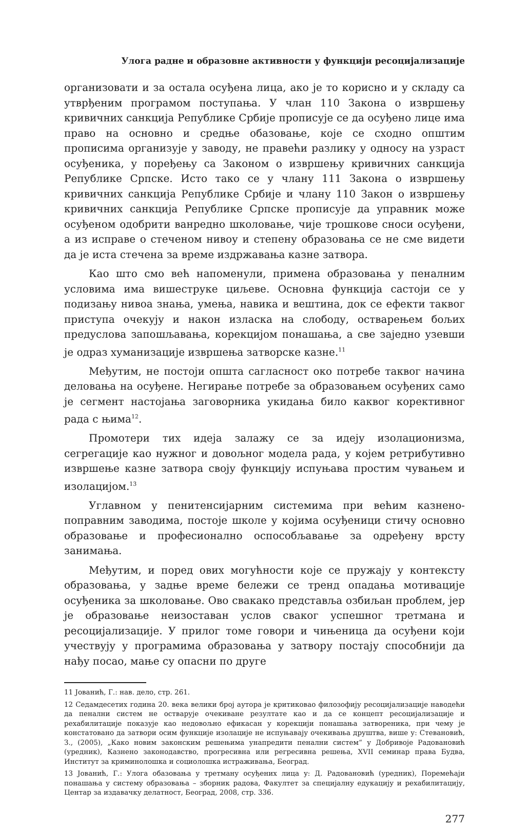Улога радне и образовне активности у функцији ресоцијализације
организовати и за остала осуђена лица, ако је то корисно и у складу са утврђеним програмом поступања. У члан 110 Закона о извршењу кривичних санкција Републике Србије прописује се да осуђено лице има право на основно и средње обазовање, које се сходно општим прописима организује у заводу, не правећи разлику у односу на узраст осуђеника, у поређењу са Законом о извршењу кривичних санкција Републике Српске. Исто тако се у члану 111 Закона о извршењу кривичних санкција Републике Србије и члану 110 Закон о извршењу кривичних санкција Републике Српске прописује да управник може осуђеном одобрити ванредно школовање, чије трошкове сноси осуђени, а из исправе о стеченом нивоу и степену образовања се не сме видети да је иста стечена за време издржавања казне затвора.
Као што смо већ напоменули, примена образовања у пеналним условима има вишеструке циљеве. Основна функција састоји се у подизању нивоа знања, умења, навика и вештина, док се ефекти таквог приступа очекују и након изласка на слободу, остварењем бољих предуслова запошљавања, корекцијом понашања, а све заједно узевши је одраз хуманизације извршења затворске казне.<sup>11</sup>
Међутим, не постоји општа сагласност око потребе таквог начина деловања на осуђене. Негирање потребе за образовањем осуђених само је сегмент настојања заговорника укидања било каквог корективног рада с њима<sup>12</sup>.
Промотери тих идеја залажу се за идеју изолационизма, сегрегације као нужног и довољног модела рада, у којем ретрибутивно извршење казне затвора своју функцију испуњава простим чувањем и изолацијом.<sup>13</sup>
Углавном у пенитенсијарним системима при већим казнено-поправним заводима, постоје школе у којима осуђеници стичу основно образовање и професионално оспособљавање за одређену врсту занимања.
Међутим, и поред ових могућности које се пружају у контексту образовања, у задње време бележи се тренд опадања мотивације осуђеника за школовање. Ово свакако представља озбиљан проблем, јер је образовање неизоставан услов сваког успешног третмана и ресоцијализације. У прилог томе говори и чињеница да осуђени који учествују у програмима образовања у затвору постају способнији да нађу посао, мање су опасни по друге
11 Јованић, Г.: нав. дело, стр. 261.
12 Седамдесетих година 20. века велики број аутора је критиковао филозофију ресоцијализације наводећи да пенални систем не остварује очекиване резултате као и да се концепт ресоцијализације и рехабилитације показује као недовољно ефикасан у корекцији понашања затвореника, при чему је констатовано да затвори осим функције изолације не испуњавају очекивања друштва, више у: Стевановић, З., (2005), „Како новим законским решењима унапредити пенални систем“ у Добривоје Радовановић (уредник), Казнено законодавство, прогресивна или регресивна решења, XVII семинар права Будва, Институт за криминолошка и социолошка истраживања, Београд.
13 Јованић, Г.: Улога обазовања у третману осуђених лица у: Д. Радовановић (уредник), Поремећаји понашања у систему образовања – зборник радова, Факултет за специјалну едукацију и рехабилитацију, Центар за издавачку делатност, Београд, 2008, стр. 336.
277